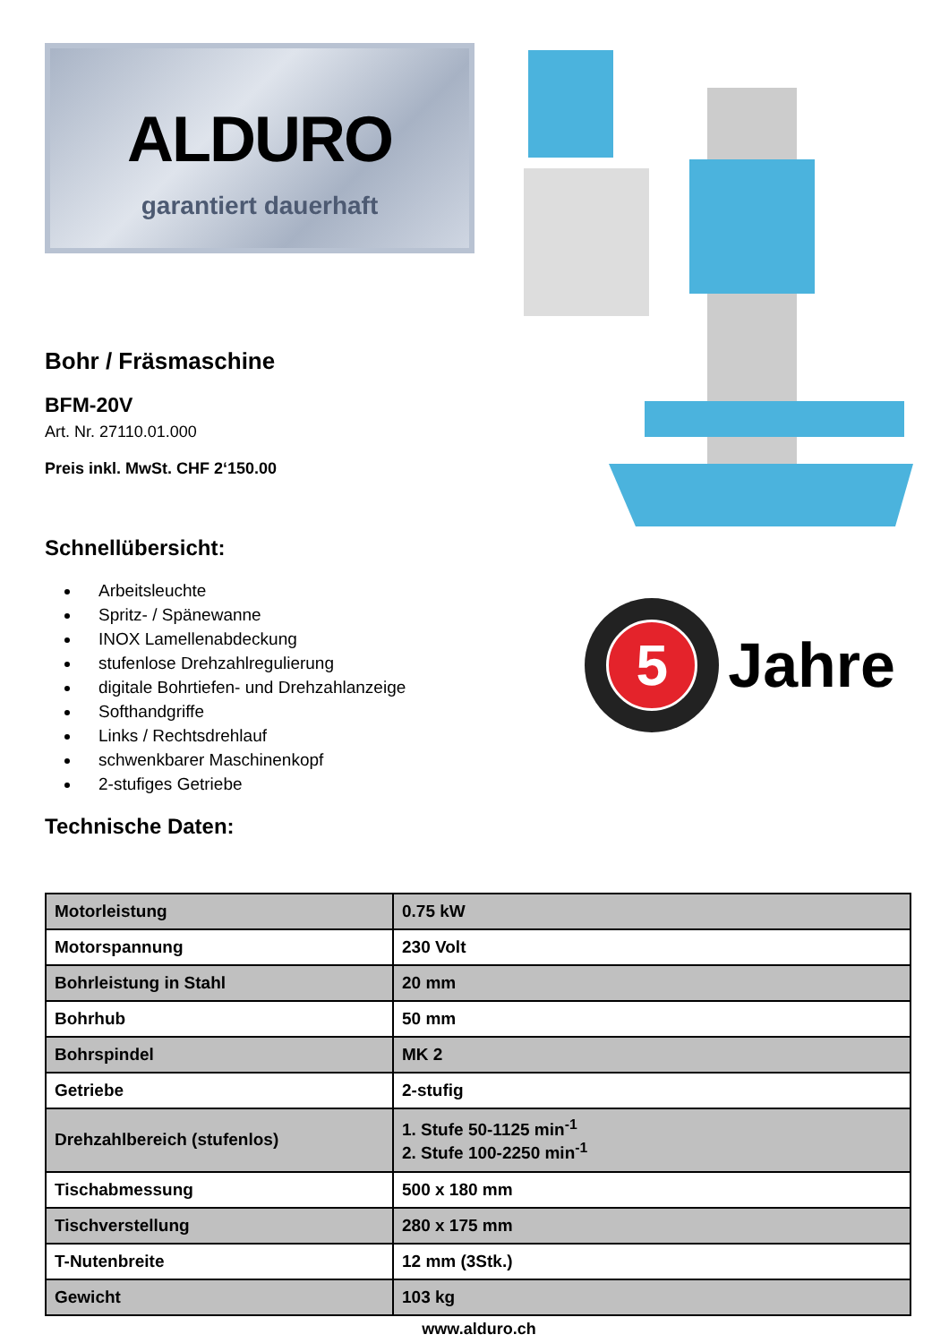ALDURO
garantiert dauerhaft
Bohr / Fräsmaschine
BFM-20V
Art. Nr. 27110.01.000
Preis inkl. MwSt. CHF 2‘150.00
Schnellübersicht:
Arbeitsleuchte
Spritz- / Spänewanne
INOX Lamellenabdeckung
stufenlose Drehzahlregulierung
digitale Bohrtiefen- und Drehzahlanzeige
Softhandgriffe
Links / Rechtsdrehlauf
schwenkbarer Maschinenkopf
2-stufiges Getriebe
Technische Daten:
5
Garantie Schweizer Service
Jahre
| Motorleistung | 0.75 kW |
| Motorspannung | 230 Volt |
| Bohrleistung in Stahl | 20 mm |
| Bohrhub | 50 mm |
| Bohrspindel | MK 2 |
| Getriebe | 2-stufig |
| Drehzahlbereich (stufenlos) | 1. Stufe 50-1125 min<sup>-1</sup> 2. Stufe 100-2250 min<sup>-1</sup> |
| Tischabmessung | 500 x 180 mm |
| Tischverstellung | 280 x 175 mm |
| T-Nutenbreite | 12 mm (3Stk.) |
| Gewicht | 103 kg |
www.alduro.ch